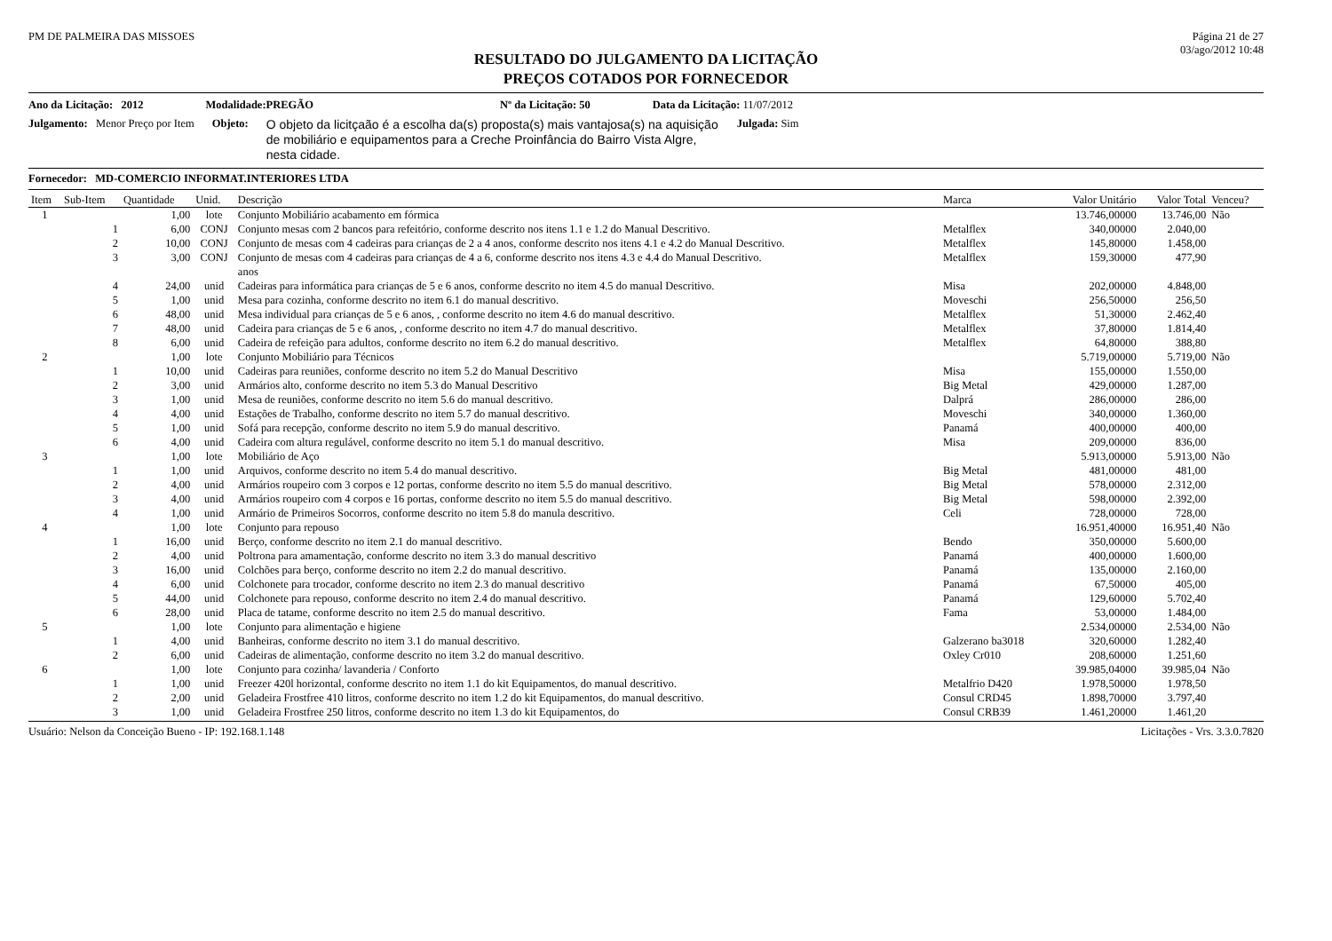PM DE PALMEIRA DAS MISSOES Página 21 de 27
03/ago/2012 10:48
RESULTADO DO JULGAMENTO DA LICITAÇÃO
PREÇOS COTADOS POR FORNECEDOR
Ano da Licitação: 2012 Modalidade:PREGÃO Nº da Licitação: 50 Data da Licitação: 11/07/2012
Julgamento: Menor Preço por Item Objeto: O objeto da licitçaão é a escolha da(s) proposta(s) mais vantajosa(s) na aquisição de mobiliário e equipamentos para a Creche Proinfância do Bairro Vista Algre, nesta cidade. Julgada: Sim
Fornecedor: MD-COMERCIO INFORMAT.INTERIORES LTDA
| Item | Sub-Item | Quantidade | Unid. | Descrição | Marca | Valor Unitário | Valor Total | Venceu? |
| --- | --- | --- | --- | --- | --- | --- | --- | --- |
| 1 | | 1,00 | lote | Conjunto Mobiliário acabamento em fórmica | | 13.746,00000 | 13.746,00 | Não |
| | 1 | 6,00 | CONJ | Conjunto mesas com 2 bancos para refeitório, conforme descrito nos itens 1.1 e 1.2 do Manual Descritivo. | Metalflex | 340,00000 | 2.040,00 | |
| | 2 | 10,00 | CONJ | Conjunto de mesas com 4 cadeiras para crianças de 2 a 4 anos, conforme descrito nos itens 4.1 e 4.2 do Manual Descritivo. | Metalflex | 145,80000 | 1.458,00 | |
| | 3 | 3,00 | CONJ | Conjunto de mesas com 4 cadeiras para crianças de 4 a 6, conforme descrito nos itens 4.3 e 4.4 do Manual Descritivo. anos | Metalflex | 159,30000 | 477,90 | |
| | 4 | 24,00 | unid | Cadeiras para informática para crianças de 5 e 6 anos, conforme descrito no item 4.5 do manual Descritivo. | Misa | 202,00000 | 4.848,00 | |
| | 5 | 1,00 | unid | Mesa para cozinha, conforme descrito no item 6.1 do manual descritivo. | Moveschi | 256,50000 | 256,50 | |
| | 6 | 48,00 | unid | Mesa individual para crianças de 5 e 6 anos, , conforme descrito no item 4.6 do manual descritivo. | Metalflex | 51,30000 | 2.462,40 | |
| | 7 | 48,00 | unid | Cadeira para crianças de 5 e 6 anos, , conforme descrito no item 4.7 do manual descritivo. | Metalflex | 37,80000 | 1.814,40 | |
| | 8 | 6,00 | unid | Cadeira de refeição para adultos, conforme descrito no item 6.2 do manual descritivo. | Metalflex | 64,80000 | 388,80 | |
| 2 | | 1,00 | lote | Conjunto Mobiliário para Técnicos | | 5.719,00000 | 5.719,00 | Não |
| | 1 | 10,00 | unid | Cadeiras para reuniões, conforme descrito no item 5.2 do Manual Descritivo | Misa | 155,00000 | 1.550,00 | |
| | 2 | 3,00 | unid | Armários alto, conforme descrito no item 5.3 do Manual Descritivo | Big Metal | 429,00000 | 1.287,00 | |
| | 3 | 1,00 | unid | Mesa de reuniões, conforme descrito no item 5.6 do manual descritivo. | Dalprá | 286,00000 | 286,00 | |
| | 4 | 4,00 | unid | Estações de Trabalho, conforme descrito no item 5.7 do manual descritivo. | Moveschi | 340,00000 | 1.360,00 | |
| | 5 | 1,00 | unid | Sofá para recepção, conforme descrito no item 5.9 do manual descritivo. | Panamá | 400,00000 | 400,00 | |
| | 6 | 4,00 | unid | Cadeira com altura regulável, conforme descrito no item 5.1 do manual descritivo. | Misa | 209,00000 | 836,00 | |
| 3 | | 1,00 | lote | Mobiliário de Aço | | 5.913,00000 | 5.913,00 | Não |
| | 1 | 1,00 | unid | Arquivos, conforme descrito no item 5.4 do manual descritivo. | Big Metal | 481,00000 | 481,00 | |
| | 2 | 4,00 | unid | Armários roupeiro com 3 corpos e 12 portas, conforme descrito no item 5.5 do manual descritivo. | Big Metal | 578,00000 | 2.312,00 | |
| | 3 | 4,00 | unid | Armários roupeiro com 4 corpos e 16 portas, conforme descrito no item 5.5 do manual descritivo. | Big Metal | 598,00000 | 2.392,00 | |
| | 4 | 1,00 | unid | Armário de Primeiros Socorros, conforme descrito no item 5.8 do manula descritivo. | Celi | 728,00000 | 728,00 | |
| 4 | | 1,00 | lote | Conjunto para repouso | | 16.951,40000 | 16.951,40 | Não |
| | 1 | 16,00 | unid | Berço, conforme descrito no item 2.1 do manual descritivo. | Bendo | 350,00000 | 5.600,00 | |
| | 2 | 4,00 | unid | Poltrona para amamentação, conforme descrito no item 3.3 do manual descritivo | Panamá | 400,00000 | 1.600,00 | |
| | 3 | 16,00 | unid | Colchões para berço, conforme descrito no item 2.2 do manual descritivo. | Panamá | 135,00000 | 2.160,00 | |
| | 4 | 6,00 | unid | Colchonete para trocador, conforme descrito no item 2.3 do manual descritivo | Panamá | 67,50000 | 405,00 | |
| | 5 | 44,00 | unid | Colchonete para repouso, conforme descrito no item 2.4 do manual descritivo. | Panamá | 129,60000 | 5.702,40 | |
| | 6 | 28,00 | unid | Placa de tatame, conforme descrito no item 2.5 do manual descritivo. | Fama | 53,00000 | 1.484,00 | |
| 5 | | 1,00 | lote | Conjunto para alimentação e higiene | | 2.534,00000 | 2.534,00 | Não |
| | 1 | 4,00 | unid | Banheiras, conforme descrito no item 3.1 do manual descritivo. | Galzerano ba3018 | 320,60000 | 1.282,40 | |
| | 2 | 6,00 | unid | Cadeiras de alimentação, conforme descrito no item 3.2 do manual descritivo. | Oxley Cr010 | 208,60000 | 1.251,60 | |
| 6 | | 1,00 | lote | Conjunto para cozinha/ lavanderia / Conforto | | 39.985,04000 | 39.985,04 | Não |
| | 1 | 1,00 | unid | Freezer 420l horizontal, conforme descrito no item 1.1 do kit Equipamentos, do manual descritivo. | Metalfrio D420 | 1.978,50000 | 1.978,50 | |
| | 2 | 2,00 | unid | Geladeira Frostfree 410 litros, conforme descrito no item 1.2 do kit Equipamentos, do manual descritivo. | Consul CRD45 | 1.898,70000 | 3.797,40 | |
| | 3 | 1,00 | unid | Geladeira Frostfree 250 litros, conforme descrito no item 1.3 do kit Equipamentos, do | Consul CRB39 | 1.461,20000 | 1.461,20 | |
Usuário: Nelson da Conceição Bueno - IP: 192.168.1.148 Licitações - Vrs. 3.3.0.7820